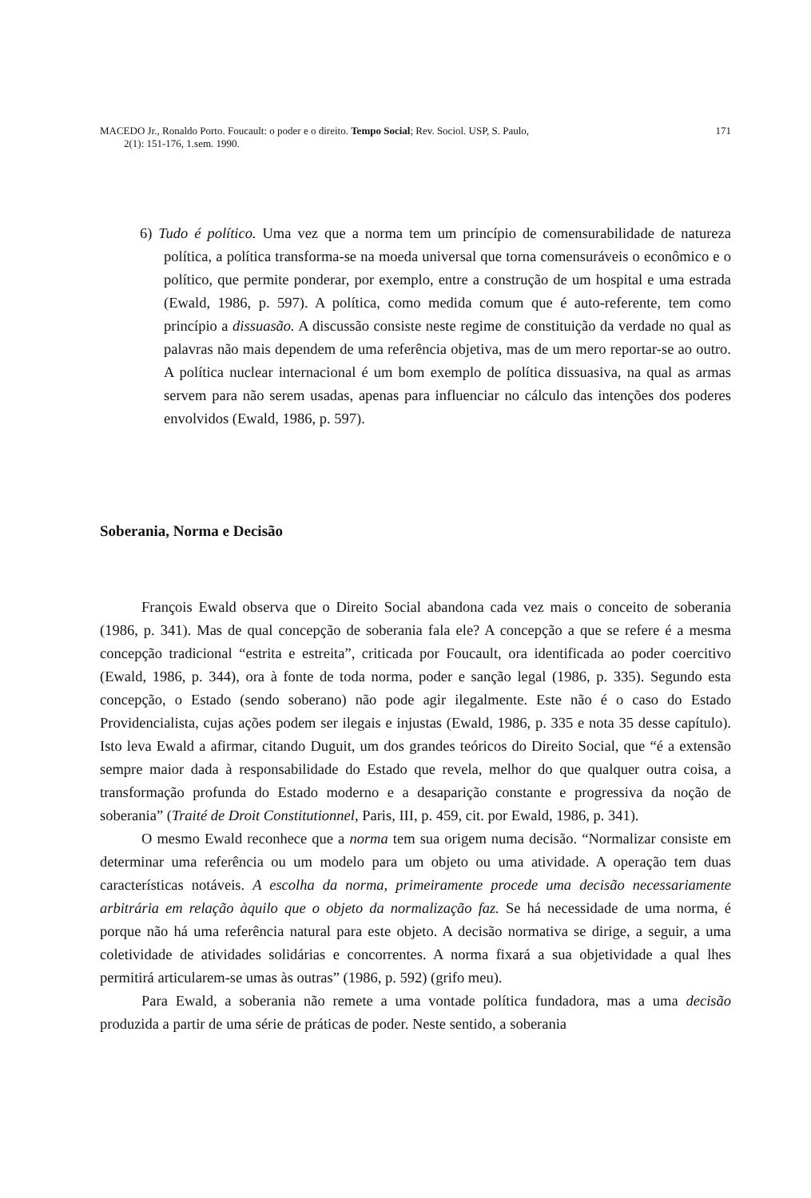MACEDO Jr., Ronaldo Porto. Foucault: o poder e o direito. Tempo Social; Rev. Sociol. USP, S. Paulo, 171
2(1): 151-176, 1.sem. 1990.
6) Tudo é político. Uma vez que a norma tem um princípio de comensurabilidade de natureza política, a política transforma-se na moeda universal que torna comensuráveis o econômico e o político, que permite ponderar, por exemplo, entre a construção de um hospital e uma estrada (Ewald, 1986, p. 597). A política, como medida comum que é auto-referente, tem como princípio a dissuasão. A discussão consiste neste regime de constituição da verdade no qual as palavras não mais dependem de uma referência objetiva, mas de um mero reportar-se ao outro. A política nuclear internacional é um bom exemplo de política dissuasiva, na qual as armas servem para não serem usadas, apenas para influenciar no cálculo das intenções dos poderes envolvidos (Ewald, 1986, p. 597).
Soberania, Norma e Decisão
François Ewald observa que o Direito Social abandona cada vez mais o conceito de soberania (1986, p. 341). Mas de qual concepção de soberania fala ele? A concepção a que se refere é a mesma concepção tradicional “estrita e estreita”, criticada por Foucault, ora identificada ao poder coercitivo (Ewald, 1986, p. 344), ora à fonte de toda norma, poder e sanção legal (1986, p. 335). Segundo esta concepção, o Estado (sendo soberano) não pode agir ilegalmente. Este não é o caso do Estado Providencialista, cujas ações podem ser ilegais e injustas (Ewald, 1986, p. 335 e nota 35 desse capítulo). Isto leva Ewald a afirmar, citando Duguit, um dos grandes teóricos do Direito Social, que “é a extensão sempre maior dada à responsabilidade do Estado que revela, melhor do que qualquer outra coisa, a transformação profunda do Estado moderno e a desaparição constante e progressiva da noção de soberania” (Traité de Droit Constitutionnel, Paris, III, p. 459, cit. por Ewald, 1986, p. 341).
O mesmo Ewald reconhece que a norma tem sua origem numa decisão. “Normalizar consiste em determinar uma referência ou um modelo para um objeto ou uma atividade. A operação tem duas características notáveis. A escolha da norma, primeiramente procede uma decisão necessariamente arbitrária em relação àquilo que o objeto da normalização faz. Se há necessidade de uma norma, é porque não há uma referência natural para este objeto. A decisão normativa se dirige, a seguir, a uma coletividade de atividades solidárias e concorrentes. A norma fixará a sua objetividade a qual lhes permitirá articularem-se umas às outras” (1986, p. 592) (grifo meu).
Para Ewald, a soberania não remete a uma vontade política fundadora, mas a uma decisão produzida a partir de uma série de práticas de poder. Neste sentido, a soberania